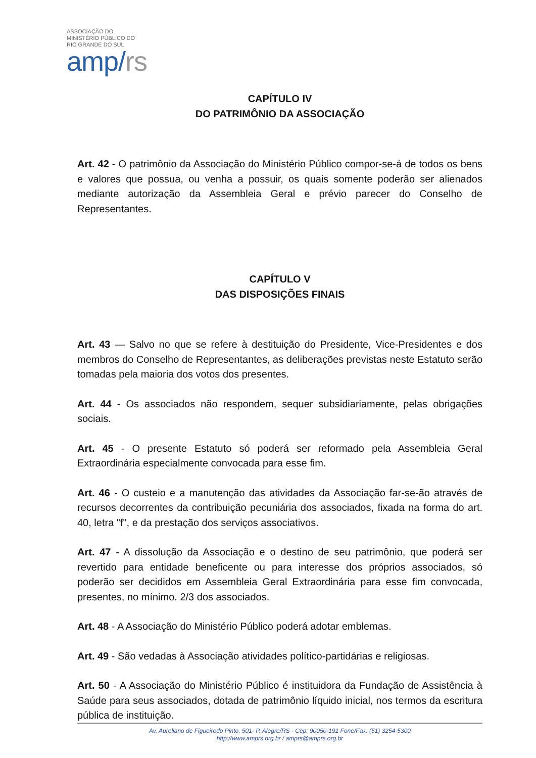ASSOCIAÇÃO DO
MINISTÉRIO PÚBLICO DO
RIO GRANDE DO SUL
amp/rs
CAPÍTULO IV
DO PATRIMÔNIO DA ASSOCIAÇÃO
Art. 42 - O patrimônio da Associação do Ministério Público compor-se-á de todos os bens e valores que possua, ou venha a possuir, os quais somente poderão ser alienados mediante autorização da Assembleia Geral e prévio parecer do Conselho de Representantes.
CAPÍTULO V
DAS DISPOSIÇÕES FINAIS
Art. 43 — Salvo no que se refere à destituição do Presidente, Vice-Presidentes e dos membros do Conselho de Representantes, as deliberações previstas neste Estatuto serão tomadas pela maioria dos votos dos presentes.
Art. 44 - Os associados não respondem, sequer subsidiariamente, pelas obrigações sociais.
Art. 45 - O presente Estatuto só poderá ser reformado pela Assembleia Geral Extraordinária especialmente convocada para esse fim.
Art. 46 - O custeio e a manutenção das atividades da Associação far-se-ão através de recursos decorrentes da contribuição pecuniária dos associados, fixada na forma do art. 40, letra "f", e da prestação dos serviços associativos.
Art. 47 - A dissolução da Associação e o destino de seu patrimônio, que poderá ser revertido para entidade beneficente ou para interesse dos próprios associados, só poderão ser decididos em Assembleia Geral Extraordinária para esse fim convocada, presentes, no mínimo. 2/3 dos associados.
Art. 48 - A Associação do Ministério Público poderá adotar emblemas.
Art. 49 - São vedadas à Associação atividades político-partidárias e religiosas.
Art. 50 - A Associação do Ministério Público é instituidora da Fundação de Assistência à Saúde para seus associados, dotada de patrimônio líquido inicial, nos termos da escritura pública de instituição.
Av. Aureliano de Figueiredo Pinto, 501- P. Alegre/RS - Cep: 90050-191 Fone/Fax: (51) 3254-5300
http://www.amprs.org.br / amprs@amprs.org.br